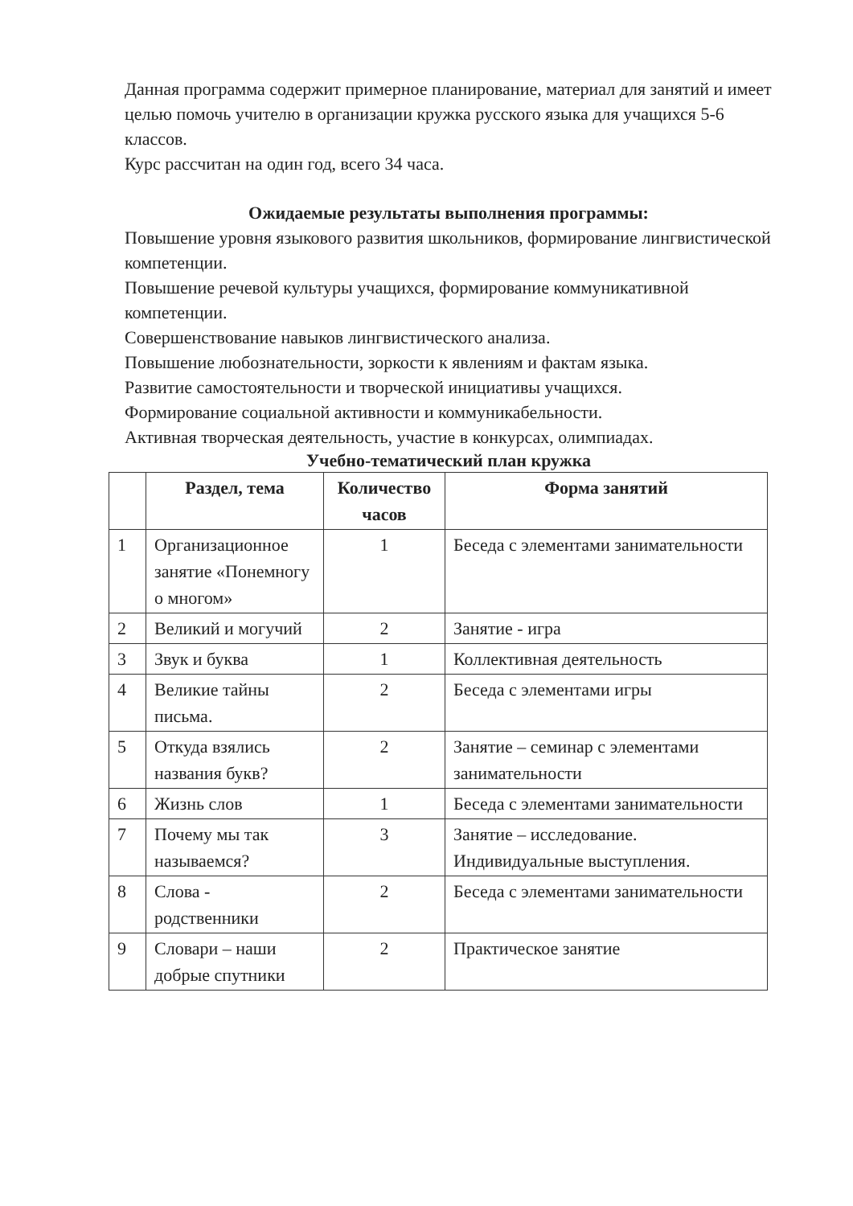Данная программа содержит примерное планирование, материал для занятий и имеет целью помочь учителю в организации кружка русского языка для учащихся 5-6 классов.
Курс рассчитан на один год, всего 34 часа.
Ожидаемые результаты выполнения программы:
Повышение уровня языкового развития школьников, формирование лингвистической компетенции.
Повышение речевой культуры учащихся, формирование коммуникативной компетенции.
Совершенствование навыков лингвистического анализа.
Повышение любознательности, зоркости к явлениям и фактам языка.
Развитие самостоятельности и творческой инициативы учащихся.
Формирование социальной активности и коммуникабельности.
Активная творческая деятельность, участие в конкурсах, олимпиадах.
Учебно-тематический план кружка
| | Раздел, тема | Количество часов | Форма занятий |
| --- | --- | --- | --- |
| 1 | Организационное занятие «Понемногу о многом» | 1 | Беседа с элементами занимательности |
| 2 | Великий и могучий | 2 | Занятие - игра |
| 3 | Звук и буква | 1 | Коллективная деятельность |
| 4 | Великие тайны письма. | 2 | Беседа с элементами игры |
| 5 | Откуда взялись названия букв? | 2 | Занятие – семинар с элементами занимательности |
| 6 | Жизнь слов | 1 | Беседа с элементами занимательности |
| 7 | Почему мы так называемся? | 3 | Занятие – исследование. Индивидуальные выступления. |
| 8 | Слова - родственники | 2 | Беседа с элементами занимательности |
| 9 | Словари – наши добрые спутники | 2 | Практическое занятие |